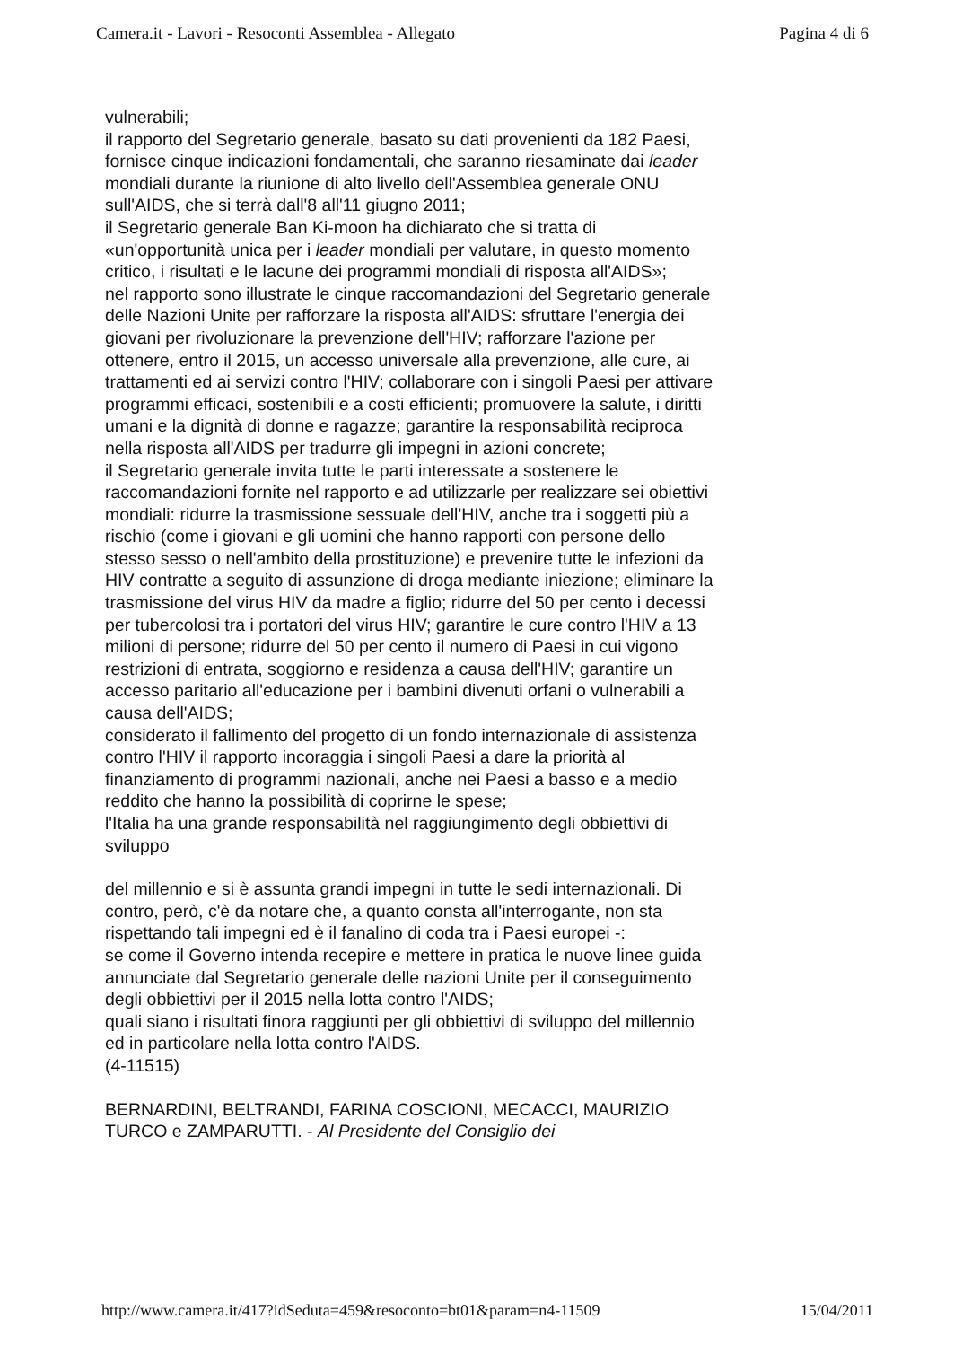Camera.it - Lavori - Resoconti Assemblea - Allegato Pagina 4 di 6
vulnerabili;
il rapporto del Segretario generale, basato su dati provenienti da 182 Paesi, fornisce cinque indicazioni fondamentali, che saranno riesaminate dai leader mondiali durante la riunione di alto livello dell'Assemblea generale ONU sull'AIDS, che si terrà dall'8 all'11 giugno 2011;
il Segretario generale Ban Ki-moon ha dichiarato che si tratta di «un'opportunità unica per i leader mondiali per valutare, in questo momento critico, i risultati e le lacune dei programmi mondiali di risposta all'AIDS»;
nel rapporto sono illustrate le cinque raccomandazioni del Segretario generale delle Nazioni Unite per rafforzare la risposta all'AIDS: sfruttare l'energia dei giovani per rivoluzionare la prevenzione dell'HIV; rafforzare l'azione per ottenere, entro il 2015, un accesso universale alla prevenzione, alle cure, ai trattamenti ed ai servizi contro l'HIV; collaborare con i singoli Paesi per attivare programmi efficaci, sostenibili e a costi efficienti; promuovere la salute, i diritti umani e la dignità di donne e ragazze; garantire la responsabilità reciproca nella risposta all'AIDS per tradurre gli impegni in azioni concrete;
il Segretario generale invita tutte le parti interessate a sostenere le raccomandazioni fornite nel rapporto e ad utilizzarle per realizzare sei obiettivi mondiali: ridurre la trasmissione sessuale dell'HIV, anche tra i soggetti più a rischio (come i giovani e gli uomini che hanno rapporti con persone dello stesso sesso o nell'ambito della prostituzione) e prevenire tutte le infezioni da HIV contratte a seguito di assunzione di droga mediante iniezione; eliminare la trasmissione del virus HIV da madre a figlio; ridurre del 50 per cento i decessi per tubercolosi tra i portatori del virus HIV; garantire le cure contro l'HIV a 13 milioni di persone; ridurre del 50 per cento il numero di Paesi in cui vigono restrizioni di entrata, soggiorno e residenza a causa dell'HIV; garantire un accesso paritario all'educazione per i bambini divenuti orfani o vulnerabili a causa dell'AIDS;
considerato il fallimento del progetto di un fondo internazionale di assistenza contro l'HIV il rapporto incoraggia i singoli Paesi a dare la priorità al finanziamento di programmi nazionali, anche nei Paesi a basso e a medio reddito che hanno la possibilità di coprirne le spese;
l'Italia ha una grande responsabilità nel raggiungimento degli obbiettivi di sviluppo
del millennio e si è assunta grandi impegni in tutte le sedi internazionali. Di contro, però, c'è da notare che, a quanto consta all'interrogante, non sta rispettando tali impegni ed è il fanalino di coda tra i Paesi europei -:
se come il Governo intenda recepire e mettere in pratica le nuove linee guida annunciate dal Segretario generale delle nazioni Unite per il conseguimento degli obbiettivi per il 2015 nella lotta contro l'AIDS;
quali siano i risultati finora raggiunti per gli obbiettivi di sviluppo del millennio ed in particolare nella lotta contro l'AIDS.
(4-11515)
BERNARDINI, BELTRANDI, FARINA COSCIONI, MECACCI, MAURIZIO TURCO e ZAMPARUTTI. - Al Presidente del Consiglio dei
http://www.camera.it/417?idSeduta=459&resoconto=bt01&param=n4-11509 15/04/2011